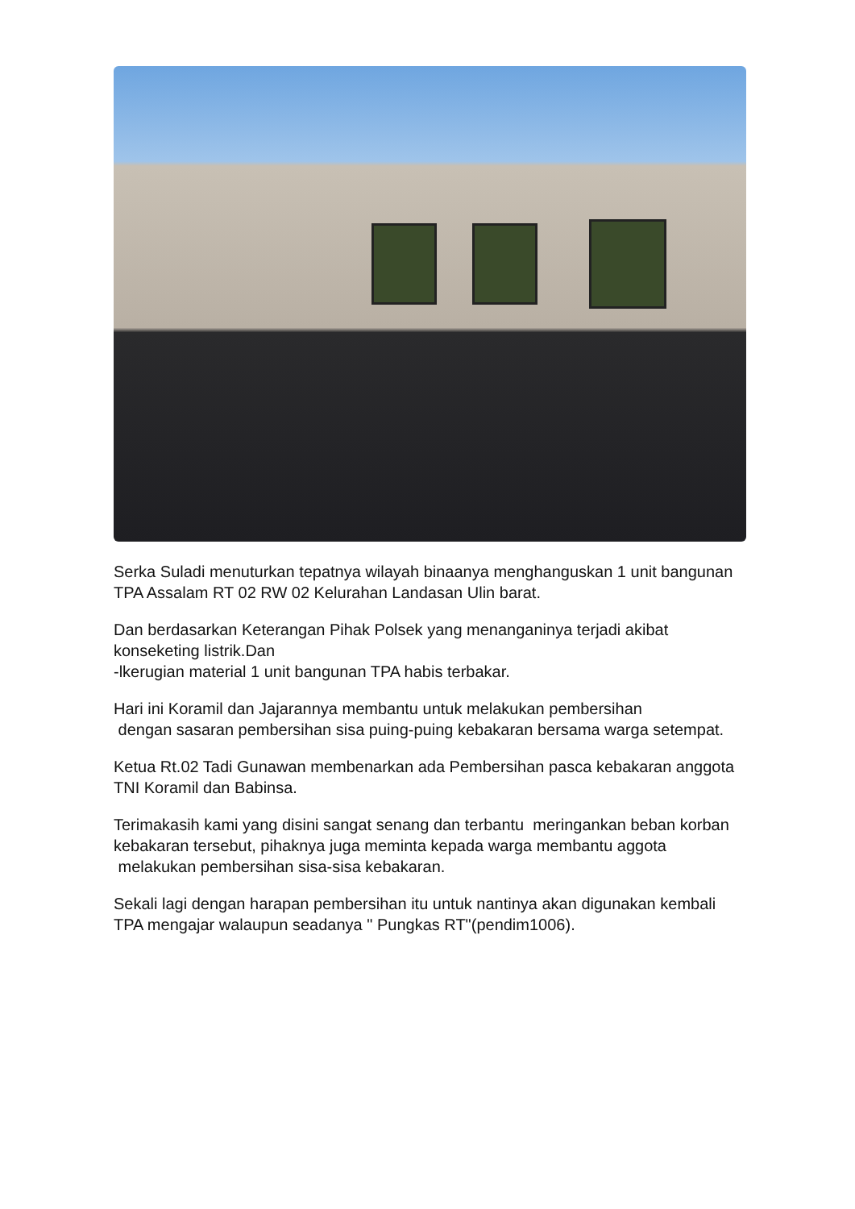Serka Suladi menuturkan tepatnya wilayah binaanya menghanguskan 1 unit bangunan TPA Assalam RT 02 RW 02 Kelurahan Landasan Ulin barat.
Dan berdasarkan Keterangan Pihak Polsek yang menanganinya terjadi akibat konseketing listrik.Dan
-lkerugian material 1 unit bangunan TPA habis terbakar.
Hari ini Koramil dan Jajarannya membantu untuk melakukan pembersihan
dengan sasaran pembersihan sisa puing-puing kebakaran bersama warga setempat.
Ketua Rt.02 Tadi Gunawan membenarkan ada Pembersihan pasca kebakaran anggota TNI Koramil dan Babinsa.
Terimakasih kami yang disini sangat senang dan terbantu meringankan beban korban kebakaran tersebut, pihaknya juga meminta kepada warga membantu aggota melakukan pembersihan sisa-sisa kebakaran.
Sekali lagi dengan harapan pembersihan itu untuk nantinya akan digunakan kembali TPA mengajar walaupun seadanya " Pungkas RT"(pendim1006).